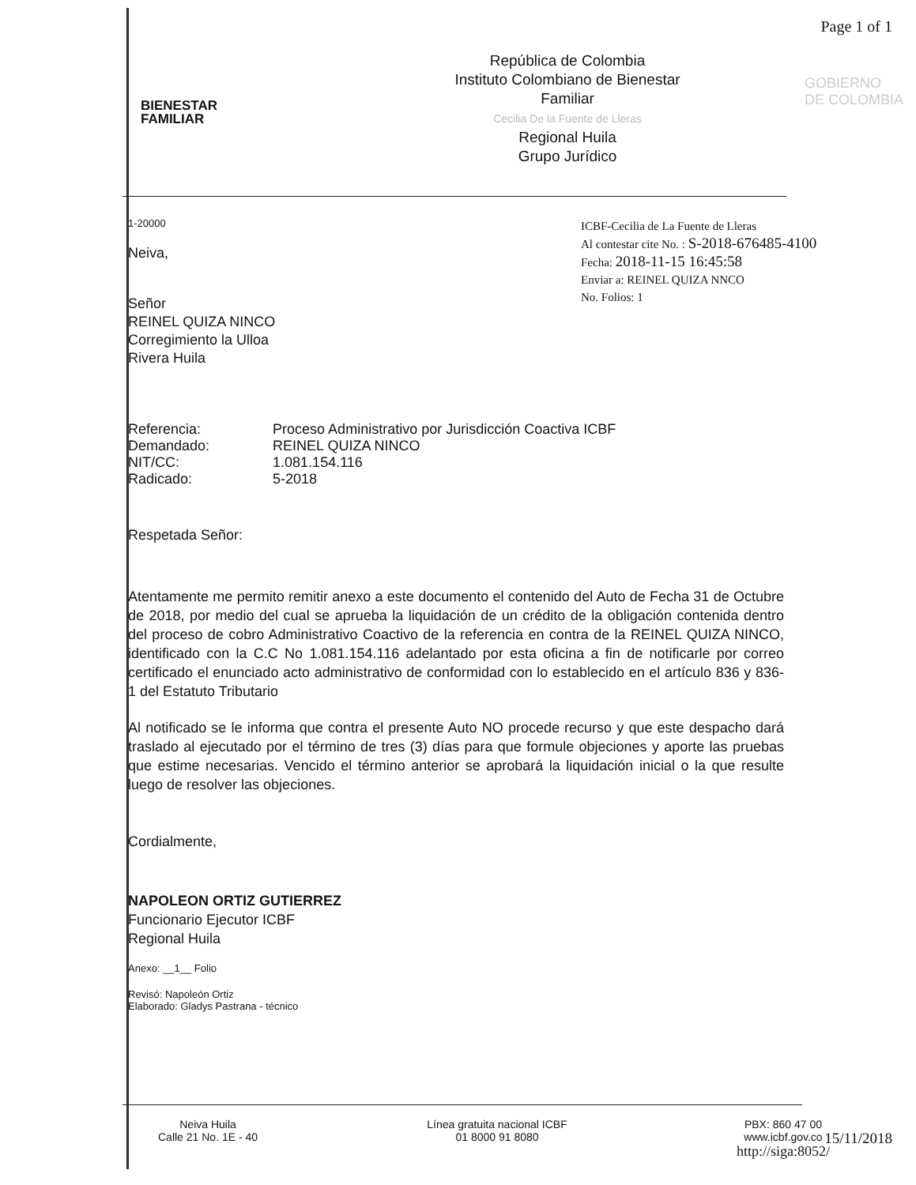Page 1 of 1
BIENESTAR
FAMILIAR
República de Colombia
Instituto Colombiano de Bienestar
Familiar
Cecilia De la Fuente de Lleras
Regional Huila
Grupo Jurídico
GOBIERNO
DE COLOMBIA
ICBF-Cecilia de La Fuente de Lleras
Al contestar cite No. : S-2018-676485-4100
Fecha: 2018-11-15 16:45:58
Enviar a: REINEL QUIZA NNCO
No. Folios: 1
1-20000
Neiva,
Señor
REINEL QUIZA NINCO
Corregimiento la Ulloa
Rivera Huila
| Referencia: | Proceso Administrativo por Jurisdicción Coactiva ICBF |
| Demandado: | REINEL QUIZA NINCO |
| NIT/CC: | 1.081.154.116 |
| Radicado: | 5-2018 |
Respetada Señor:
Atentamente me permito remitir anexo a este documento el contenido del Auto de Fecha 31 de Octubre de 2018, por medio del cual se aprueba la liquidación de un crédito de la obligación contenida dentro del proceso de cobro Administrativo Coactivo de la referencia en contra de la REINEL QUIZA NINCO, identificado con la C.C No 1.081.154.116 adelantado por esta oficina a fin de notificarle por correo certificado el enunciado acto administrativo de conformidad con lo establecido en el artículo 836 y 836-1 del Estatuto Tributario
Al notificado se le informa que contra el presente Auto NO procede recurso y que este despacho dará traslado al ejecutado por el término de tres (3) días para que formule objeciones y aporte las pruebas que estime necesarias. Vencido el término anterior se aprobará la liquidación inicial o la que resulte luego de resolver las objeciones.
Cordialmente,
NAPOLEON ORTIZ GUTIERREZ
Funcionario Ejecutor ICBF
Regional Huila
Anexo: __1__ Folio
Revisó: Napoleón Ortiz
Elaborado: Gladys Pastrana - técnico
Neiva Huila
Calle 21 No. 1E - 40
Línea gratuita nacional ICBF
01 8000 91 8080
PBX: 860 47 00
www.icbf.gov.co
http://siga:8052/
15/11/2018